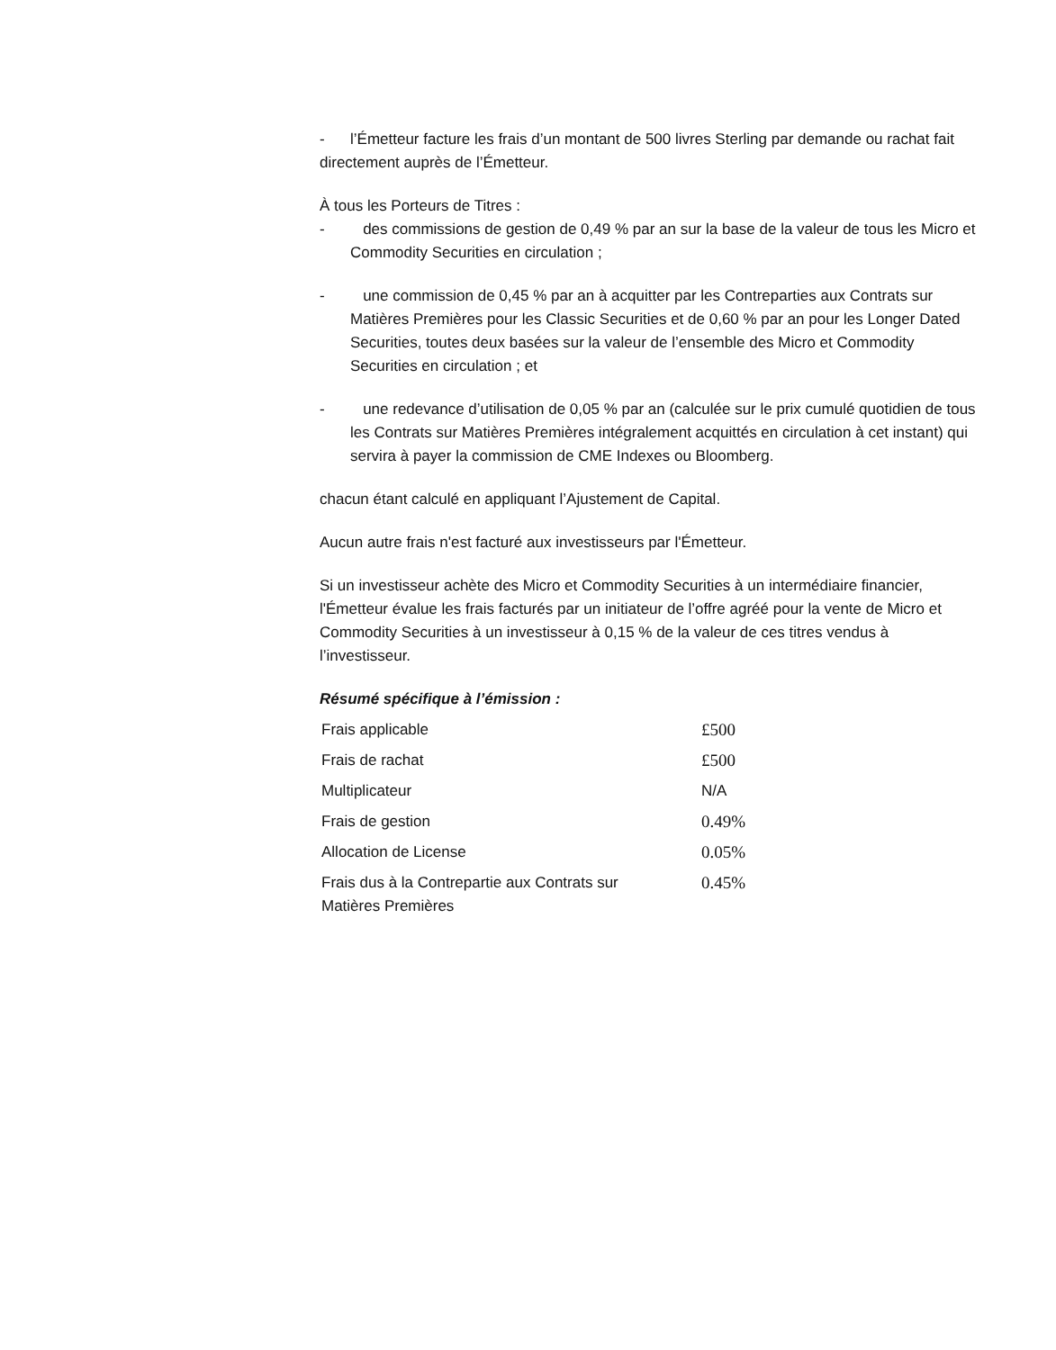- l’Émetteur facture les frais d’un montant de 500 livres Sterling par demande ou rachat fait directement auprès de l’Émetteur.
À tous les Porteurs de Titres :
- des commissions de gestion de 0,49 % par an sur la base de la valeur de tous les Micro et Commodity Securities en circulation ;
- une commission de 0,45 % par an à acquitter par les Contreparties aux Contrats sur Matières Premières pour les Classic Securities et de 0,60 % par an pour les Longer Dated Securities, toutes deux basées sur la valeur de l’ensemble des Micro et Commodity Securities en circulation ; et
- une redevance d’utilisation de 0,05 % par an (calculée sur le prix cumulé quotidien de tous les Contrats sur Matières Premières intégralement acquittés en circulation à cet instant) qui servira à payer la commission de CME Indexes ou Bloomberg.
chacun étant calculé en appliquant l’Ajustement de Capital.
Aucun autre frais n'est facturé aux investisseurs par l'Émetteur.
Si un investisseur achète des Micro et Commodity Securities à un intermédiaire financier, l'Émetteur évalue les frais facturés par un initiateur de l’offre agréé pour la vente de Micro et Commodity Securities à un investisseur à 0,15 % de la valeur de ces titres vendus à l’investisseur.
Résumé spécifique à l’émission :
| Frais applicable | £500 |
| Frais de rachat | £500 |
| Multiplicateur | N/A |
| Frais de gestion | 0.49% |
| Allocation de License | 0.05% |
| Frais dus à la Contrepartie aux Contrats sur Matières Premières | 0.45% |